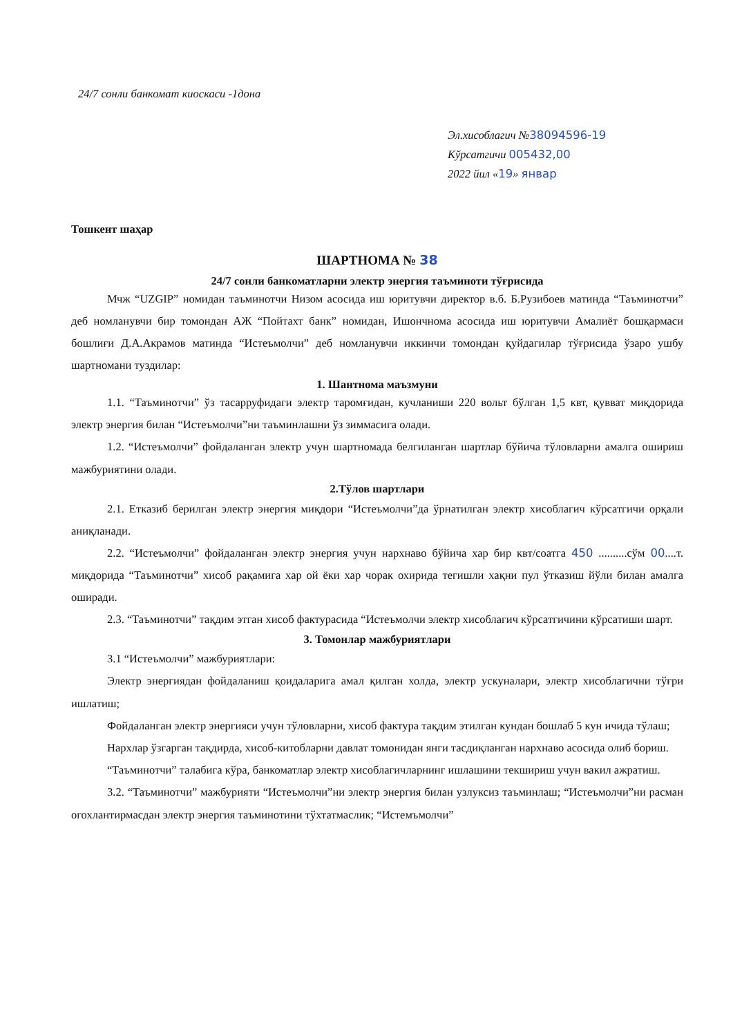24/7 сонли банкомат киоскаси -1дона
Эл.хисоблагич №38094596-19
Кўрсатгичи 005432,00
2022 йил «19» январ
Тошкент шаҳар
ШАРТНОМА № 38
24/7 сонли банкоматларни электр энергия таъминоти тўғрисида
Мчж “UZGIP” номидан таъминотчи Низом асосида иш юритувчи директор в.б. Б.Рузибоев матинда “Таъминотчи” деб номланувчи бир томондан АЖ “Пойтахт банк” номидан, Ишончнома асосида иш юритувчи Амалиёт бошқармаси бошлиғи Д.А.Акрамов матинда “Истеъмолчи” деб номланувчи иккинчи томондан қуйдагилар тўғрисида ўзаро ушбу шартномани туздилар:
1. Шантнома маъзмуни
1.1. “Таъминотчи” ўз тасарруфидаги электр таромғидан, кучланиши 220 вольт бўлган 1,5 квт, қувват миқдорида электр энергия билан “Истеъмолчи”ни таъминлашни ўз зиммасига олади.
1.2. “Истеъмолчи” фойдаланган электр учун шартномада белгиланган шартлар бўйича тўловларни амалга ошириш мажбуриятини олади.
2.Тўлов шартлари
2.1. Етказиб берилган электр энергия миқдори “Истеъмолчи”да ўрнатилган электр хисоблагич кўрсатгичи орқали аниқланади.
2.2. “Истеъмолчи” фойдаланган электр энергия учун нархнаво бўйича хар бир квт/соатга 450 ..........сўм 00....т. миқдорида “Таъминотчи” хисоб рақамига хар ой ёки хар чорак охирида тегишли хақни пул ўтказиш йўли билан амалга оширади.
2.3. “Таъминотчи” тақдим этган хисоб фактурасида “Истеъмолчи электр хисоблагич кўрсатгичини кўрсатиши шарт.
3. Томонлар мажбуриятлари
3.1 “Истеъмолчи” мажбуриятлари:
Электр энергиядан фойдаланиш қоидаларига амал қилган холда, электр ускуналари, электр хисоблагични тўғри ишлатиш;
Фойдаланган электр энергияси учун тўловларни, хисоб фактура тақдим этилган кундан бошлаб 5 кун ичида тўлаш;
Нархлар ўзгарган тақдирда, хисоб-китобларни давлат томонидан янги тасдиқланган нархнаво асосида олиб бориш.
“Таъминотчи” талабига кўра, банкоматлар электр хисоблагичларнинг ишлашини текшириш учун вакил ажратиш.
3.2. “Таъминотчи” мажбурияти “Истеъмолчи”ни электр энергия билан узлуксиз таъминлаш; “Истеъмолчи”ни расман огохлантирмасдан электр энергия таъминотини тўхтатмаслик; “Истемъмолчи”